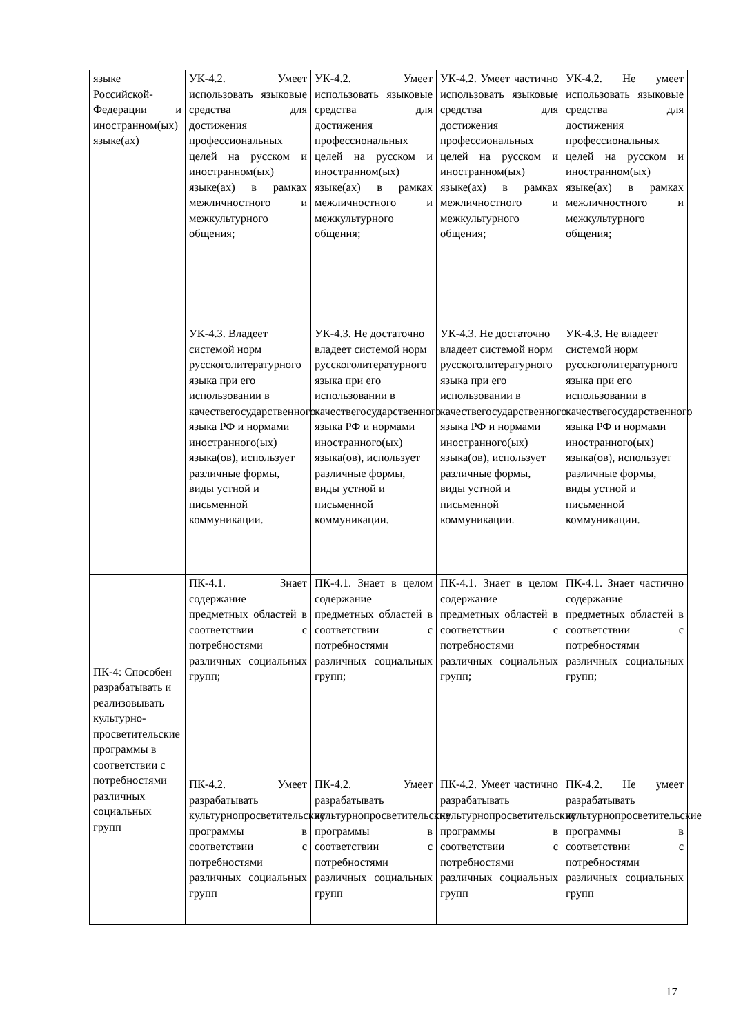| языке Российской­Федерации и иностран­ном(ых) языке(ах) | УК-4.2. Умеет использовать языковые средства для достижения профессиональных целей на русском и иностранном(ых) языке(ах) в рамках межличностного и межкультурного общения; | УК-4.2. Умеет использовать языковые средства для достижения профессиональных целей на русском и иностранном(ых) языке(ах) в рамках межличностного и межкультурного общения; | УК-4.2. Умеет частично использовать языковые средства для достижения профессиональных целей на русском и иностранном(ых) языке(ах) в рамках межличностного и межкультурного общения; | УК-4.2. Не умеет использовать языковые средства для достижения профессиональных целей на русском и иностранном(ых) языке(ах) в рамках межличностного и межкультурного общения; |
| | УК-4.3. Владеет системой норм русскоголитературного языка при его использовании в качествегосударственного языка РФ и нормами иностранного(ых) языка(ов), использует различные формы, виды устной и письменной коммуникации. | УК-4.3. Не достаточно владеет системой норм русскоголитературного языка при его использовании в качествегосударственного языка РФ и нормами иностранного(ых) языка(ов), использует различные формы, виды устной и письменной коммуникации. | УК-4.3. Не достаточно владеет системой норм русскоголитературного языка при его использовании в качествегосударственного языка РФ и нормами иностранного(ых) языка(ов), использует различные формы, виды устной и письменной коммуникации. | УК-4.3. Не владеет системой норм русскоголитературного языка при его использовании в качествегосударственного языка РФ и нормами иностранного(ых) языка(ов), использует различные формы, виды устной и письменной коммуникации. |
| ПК-4: Способен разрабатывать и реализовывать культурно-просветительские программы в соответствии с потребностями различных социальных групп | ПК-4.1. Знает содержание предметных областей в соответствии с потребностями различных социальных групп; | ПК-4.1. Знает в целом содержание предметных областей в соответствии с потребностями различных социальных групп; | ПК-4.1. Знает в целом содержание предметных областей в соответствии с потребностями различных социальных групп; | ПК-4.1. Знает частично содержание предметных областей в соответствии с потребностями различных социальных групп; |
| | ПК-4.2. Умеет разрабатывать культурнопросветительские программы в соответствии с потребностями различных социальных групп | ПК-4.2. Умеет разрабатывать культурнопросветительские программы в соответствии с потребностями различных социальных групп | ПК-4.2. Умеет частично разрабатывать культурнопросветительские программы в соответствии с потребностями различных социальных групп | ПК-4.2. Не умеет разрабатывать культурнопросветительские программы в соответствии с потребностями различных социальных групп |
17